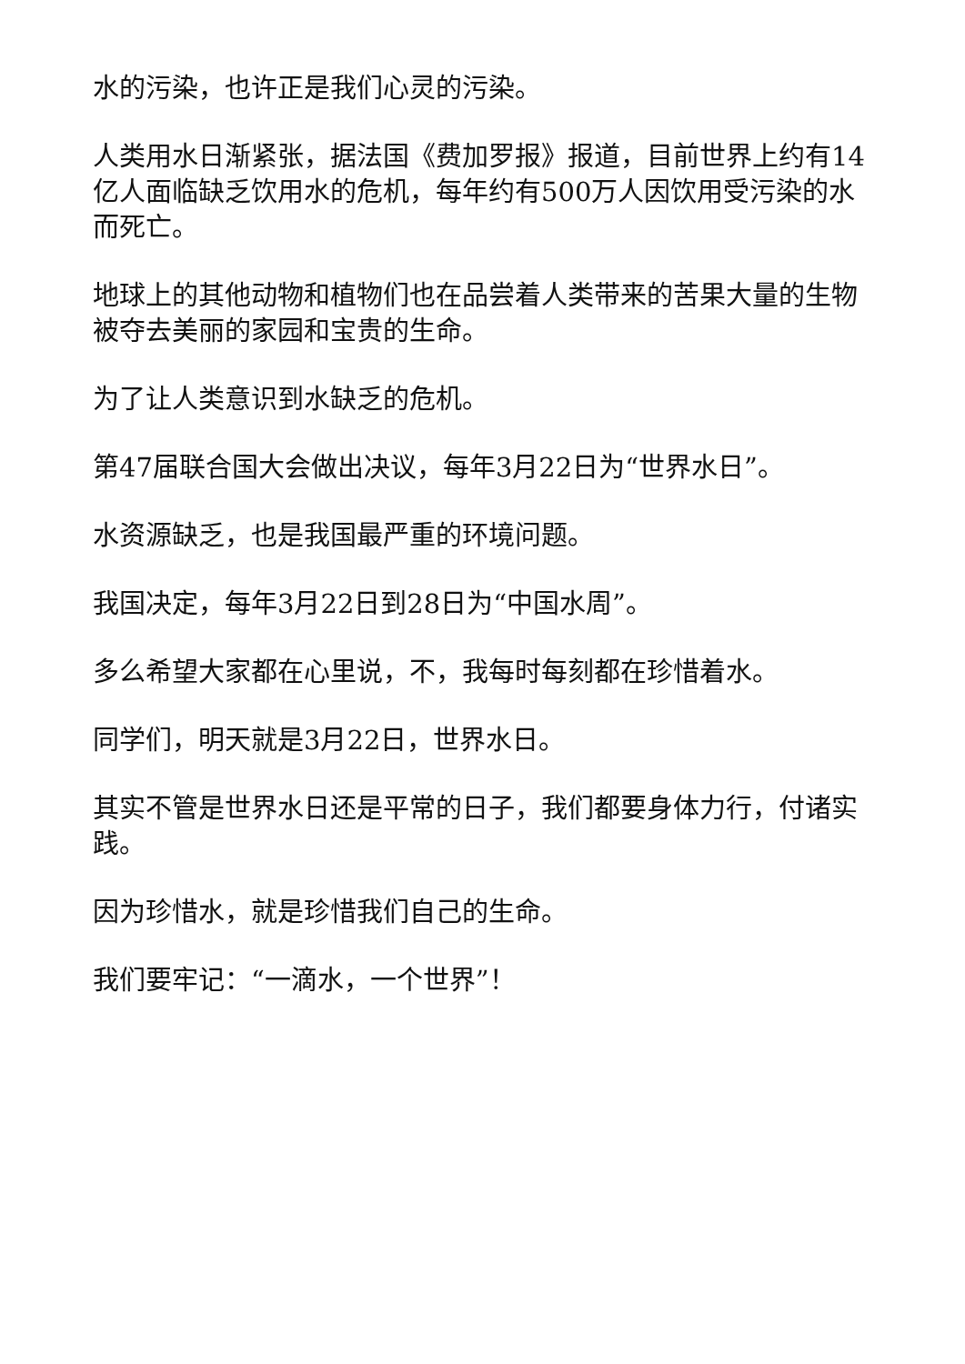水的污染，也许正是我们心灵的污染。
人类用水日渐紧张，据法国《费加罗报》报道，目前世界上约有14亿人面临缺乏饮用水的危机，每年约有500万人因饮用受污染的水而死亡。
地球上的其他动物和植物们也在品尝着人类带来的苦果大量的生物被夺去美丽的家园和宝贵的生命。
为了让人类意识到水缺乏的危机。
第47届联合国大会做出决议，每年3月22日为“世界水日”。
水资源缺乏，也是我国最严重的环境问题。
我国决定，每年3月22日到28日为“中国水周”。
多么希望大家都在心里说，不，我每时每刻都在珍惜着水。
同学们，明天就是3月22日，世界水日。
其实不管是世界水日还是平常的日子，我们都要身体力行，付诸实践。
因为珍惜水，就是珍惜我们自己的生命。
我们要牢记：“一滴水，一个世界”！